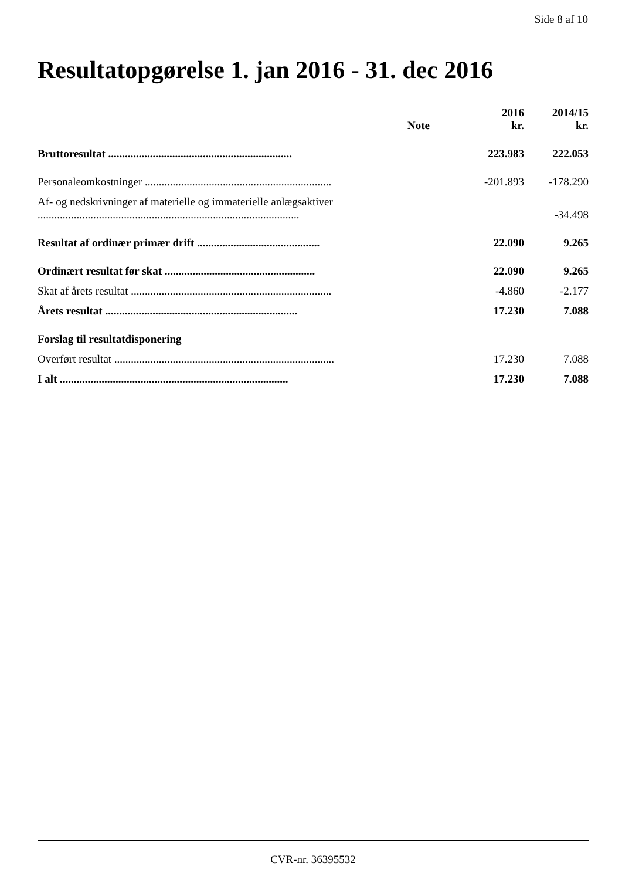Side 8 af 10
Resultatopgørelse 1. jan 2016 - 31. dec 2016
| | Note | 2016 kr. | 2014/15 kr. |
| --- | --- | --- | --- |
| Bruttoresultat .................................................................. | | 223.983 | 222.053 |
| Personaleomkostninger ................................................................... | | -201.893 | -178.290 |
| Af- og nedskrivninger af materielle og immaterielle anlægsaktiver .............................................................................................. | | | -34.498 |
| Resultat af ordinær primær drift ............................................ | | 22.090 | 9.265 |
| Ordinært resultat før skat ...................................................... | | 22.090 | 9.265 |
| Skat af årets resultat ........................................................................ | | -4.860 | -2.177 |
| Årets resultat ..................................................................... | | 17.230 | 7.088 |
| Forslag til resultatdisponering | | | |
| Overført resultat ............................................................................... | | 17.230 | 7.088 |
| I alt .................................................................................. | | 17.230 | 7.088 |
CVR-nr. 36395532